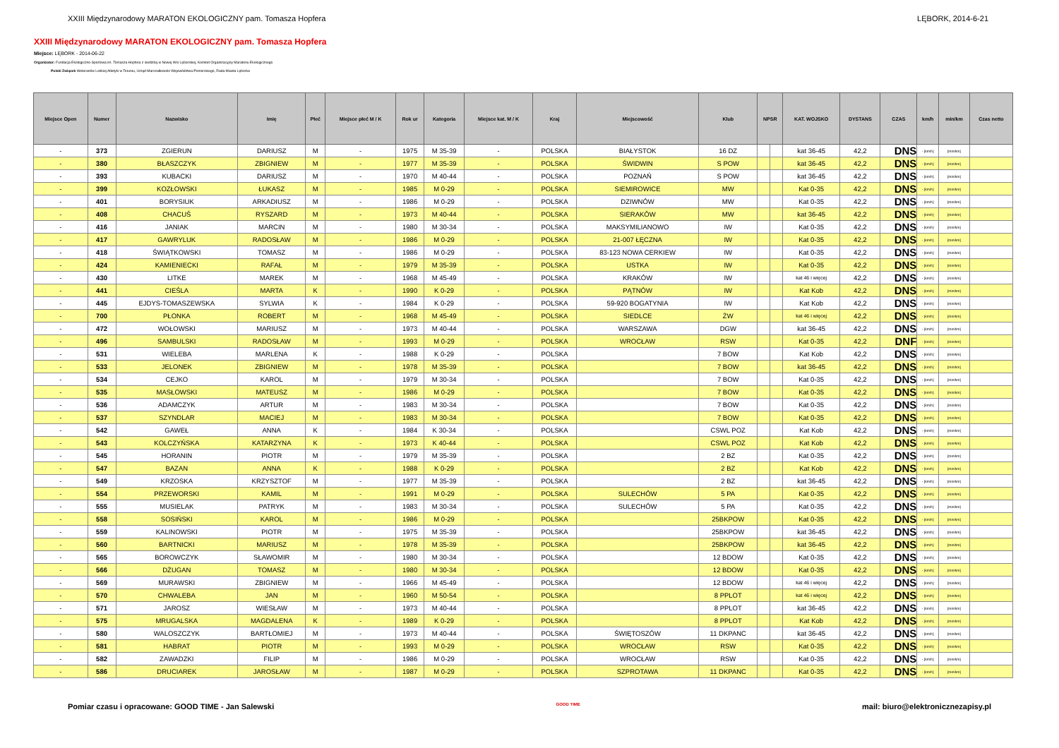XXIII Międzynarodowy MARATON EKOLOGICZNY pam. Tomasza Hopfera LĘBORK, 2014-6-21
XXIII Międzynarodowy MARATON EKOLOGICZNY pam. Tomasza Hopfera
Miejsce: LĘBORK - 2014-06-22
Organizator: Fundacja Ekologiczno-Sportowa im. Tomasza Hopfera z siedzibą w Nowej Wsi Lęborskiej, Komitet Organizacyjny Maratonu Ekologicznego
Polski Związek Weteranów Lekkiej Atletyki w Toruniu, Urząd Marszałkowski Województwa Pomorskiego, Rada Miasta Lęborka
| Miejsce Open | Numer | Nazwisko | Imię | Płeć | Miejsce płeć M / K | Rok ur | Kategoria | Miejsce kat. M / K | Kraj | Miejscowość | Klub | NPSR | | KAT. WOJSKO | DYSTANS | CZAS | km/h | min/km | Czas netto |
| --- | --- | --- | --- | --- | --- | --- | --- | --- | --- | --- | --- | --- | --- | --- | --- | --- | --- | --- | --- |
| - | 373 | ZGIERUN | DARIUSZ | M | - | 1975 | M 35-39 | - | POLSKA | BIAŁYSTOK | 16 DZ | | | kat 36-45 | 42,2 | DNS | - [km/h] | [min/km] | |
| - | 380 | BŁASZCZYK | ZBIGNIEW | M | - | 1977 | M 35-39 | - | POLSKA | ŚWIDWIN | S POW | | | kat 36-45 | 42,2 | DNS | - [km/h] | [min/km] | |
| - | 393 | KUBACKI | DARIUSZ | M | - | 1970 | M 40-44 | - | POLSKA | POZNAŃ | S POW | | | kat 36-45 | 42,2 | DNS | - [km/h] | [min/km] | |
| - | 399 | KOZŁOWSKI | ŁUKASZ | M | - | 1985 | M 0-29 | - | POLSKA | SIEMIROWICE | MW | | | Kat 0-35 | 42,2 | DNS | - [km/h] | [min/km] | |
| - | 401 | BORYSIUK | ARKADIUSZ | M | - | 1986 | M 0-29 | - | POLSKA | DZIWNÓW | MW | | | Kat 0-35 | 42,2 | DNS | - [km/h] | [min/km] | |
| - | 408 | CHACUŚ | RYSZARD | M | - | 1973 | M 40-44 | - | POLSKA | SIERAKÓW | MW | | | kat 36-45 | 42,2 | DNS | - [km/h] | [min/km] | |
| - | 416 | JANIAK | MARCIN | M | - | 1980 | M 30-34 | - | POLSKA | MAKSYMILIANOWO | IW | | | Kat 0-35 | 42,2 | DNS | - [km/h] | [min/km] | |
| - | 417 | GAWRYLUK | RADOSŁAW | M | - | 1986 | M 0-29 | - | POLSKA | 21-007 ŁĘCZNA | IW | | | Kat 0-35 | 42,2 | DNS | - [km/h] | [min/km] | |
| - | 418 | ŚWIĄTKOWSKI | TOMASZ | M | - | 1986 | M 0-29 | - | POLSKA | 83-123 NOWA CERKIEW | IW | | | Kat 0-35 | 42,2 | DNS | - [km/h] | [min/km] | |
| - | 424 | KAMIENIECKI | RAFAŁ | M | - | 1979 | M 35-39 | - | POLSKA | USTKA | IW | | | Kat 0-35 | 42,2 | DNS | - [km/h] | [min/km] | |
| - | 430 | LITKE | MAREK | M | - | 1968 | M 45-49 | - | POLSKA | KRAKÓW | IW | | | kat 46 i więcej | 42,2 | DNS | - [km/h] | [min/km] | |
| - | 441 | CIEŚLA | MARTA | K | - | 1990 | K 0-29 | - | POLSKA | PĄTNÓW | IW | | | Kat Kob | 42,2 | DNS | - [km/h] | [min/km] | |
| - | 445 | EJDYS-TOMASZEWSKA | SYLWIA | K | - | 1984 | K 0-29 | - | POLSKA | 59-920 BOGATYNIA | IW | | | Kat Kob | 42,2 | DNS | - [km/h] | [min/km] | |
| - | 700 | PŁONKA | ROBERT | M | - | 1968 | M 45-49 | - | POLSKA | SIEDLCE | ŻW | | | kat 46 i więcej | 42,2 | DNS | - [km/h] | [min/km] | |
| - | 472 | WOŁOWSKI | MARIUSZ | M | - | 1973 | M 40-44 | - | POLSKA | WARSZAWA | DGW | | | kat 36-45 | 42,2 | DNS | - [km/h] | [min/km] | |
| - | 496 | SAMBULSKI | RADOSŁAW | M | - | 1993 | M 0-29 | - | POLSKA | WROCŁAW | RSW | | | Kat 0-35 | 42,2 | DNF | - [km/h] | [min/km] | |
| - | 531 | WIELEBA | MARLENA | K | - | 1988 | K 0-29 | - | POLSKA | | 7 BOW | | | Kat Kob | 42,2 | DNS | - [km/h] | [min/km] | |
| - | 533 | JELONEK | ZBIGNIEW | M | - | 1978 | M 35-39 | - | POLSKA | | 7 BOW | | | kat 36-45 | 42,2 | DNS | - [km/h] | [min/km] | |
| - | 534 | CEJKO | KAROL | M | - | 1979 | M 30-34 | - | POLSKA | | 7 BOW | | | Kat 0-35 | 42,2 | DNS | - [km/h] | [min/km] | |
| - | 535 | MASŁOWSKI | MATEUSZ | M | - | 1986 | M 0-29 | - | POLSKA | | 7 BOW | | | Kat 0-35 | 42,2 | DNS | - [km/h] | [min/km] | |
| - | 536 | ADAMCZYK | ARTUR | M | - | 1983 | M 30-34 | - | POLSKA | | 7 BOW | | | Kat 0-35 | 42,2 | DNS | - [km/h] | [min/km] | |
| - | 537 | SZYNDLAR | MACIEJ | M | - | 1983 | M 30-34 | - | POLSKA | | 7 BOW | | | Kat 0-35 | 42,2 | DNS | - [km/h] | [min/km] | |
| - | 542 | GAWEŁ | ANNA | K | - | 1984 | K 30-34 | - | POLSKA | | CSWL POZ | | | Kat Kob | 42,2 | DNS | - [km/h] | [min/km] | |
| - | 543 | KOLCZYŃSKA | KATARZYNA | K | - | 1973 | K 40-44 | - | POLSKA | | CSWL POZ | | | Kat Kob | 42,2 | DNS | - [km/h] | [min/km] | |
| - | 545 | HORANIN | PIOTR | M | - | 1979 | M 35-39 | - | POLSKA | | 2 BZ | | | Kat 0-35 | 42,2 | DNS | - [km/h] | [min/km] | |
| - | 547 | BAZAN | ANNA | K | - | 1988 | K 0-29 | - | POLSKA | | 2 BZ | | | Kat Kob | 42,2 | DNS | - [km/h] | [min/km] | |
| - | 549 | KRZOSKA | KRZYSZTOF | M | - | 1977 | M 35-39 | - | POLSKA | | 2 BZ | | | kat 36-45 | 42,2 | DNS | - [km/h] | [min/km] | |
| - | 554 | PRZEWORSKI | KAMIL | M | - | 1991 | M 0-29 | - | POLSKA | SULECHÓW | 5 PA | | | Kat 0-35 | 42,2 | DNS | - [km/h] | [min/km] | |
| - | 555 | MUSIELAK | PATRYK | M | - | 1983 | M 30-34 | - | POLSKA | SULECHÓW | 5 PA | | | Kat 0-35 | 42,2 | DNS | - [km/h] | [min/km] | |
| - | 558 | SOSIŃSKI | KAROL | M | - | 1986 | M 0-29 | - | POLSKA | | 25BKPOW | | | Kat 0-35 | 42,2 | DNS | - [km/h] | [min/km] | |
| - | 559 | KALINOWSKI | PIOTR | M | - | 1975 | M 35-39 | - | POLSKA | | 25BKPOW | | | kat 36-45 | 42,2 | DNS | - [km/h] | [min/km] | |
| - | 560 | BARTNICKI | MARIUSZ | M | - | 1978 | M 35-39 | - | POLSKA | | 25BKPOW | | | kat 36-45 | 42,2 | DNS | - [km/h] | [min/km] | |
| - | 565 | BOROWCZYK | SŁAWOMIR | M | - | 1980 | M 30-34 | - | POLSKA | | 12 BDOW | | | Kat 0-35 | 42,2 | DNS | - [km/h] | [min/km] | |
| - | 566 | DŻUGAN | TOMASZ | M | - | 1980 | M 30-34 | - | POLSKA | | 12 BDOW | | | Kat 0-35 | 42,2 | DNS | - [km/h] | [min/km] | |
| - | 569 | MURAWSKI | ZBIGNIEW | M | - | 1966 | M 45-49 | - | POLSKA | | 12 BDOW | | | kat 46 i więcej | 42,2 | DNS | - [km/h] | [min/km] | |
| - | 570 | CHWALEBA | JAN | M | - | 1960 | M 50-54 | - | POLSKA | | 8 PPLOT | | | kat 46 i więcej | 42,2 | DNS | - [km/h] | [min/km] | |
| - | 571 | JAROSZ | WIESŁAW | M | - | 1973 | M 40-44 | - | POLSKA | | 8 PPLOT | | | kat 36-45 | 42,2 | DNS | - [km/h] | [min/km] | |
| - | 575 | MRUGALSKA | MAGDALENA | K | - | 1989 | K 0-29 | - | POLSKA | | 8 PPLOT | | | Kat Kob | 42,2 | DNS | - [km/h] | [min/km] | |
| - | 580 | WALOSZCZYK | BARTŁOMIEJ | M | - | 1973 | M 40-44 | - | POLSKA | ŚWIĘTOSZÓW | 11 DKPANC | | | kat 36-45 | 42,2 | DNS | - [km/h] | [min/km] | |
| - | 581 | HABRAT | PIOTR | M | - | 1993 | M 0-29 | - | POLSKA | WROCŁAW | RSW | | | Kat 0-35 | 42,2 | DNS | - [km/h] | [min/km] | |
| - | 582 | ZAWADZKI | FILIP | M | - | 1986 | M 0-29 | - | POLSKA | WROCŁAW | RSW | | | Kat 0-35 | 42,2 | DNS | - [km/h] | [min/km] | |
| - | 586 | DRUCIAREK | JAROSŁAW | M | - | 1987 | M 0-29 | - | POLSKA | SZPROTAWA | 11 DKPANC | | | Kat 0-35 | 42,2 | DNS | - [km/h] | [min/km] | |
Pomiar czasu i opracowane: GOOD TIME - Jan Salewski GOOD TIME mail: biuro@elektronicznezapisy.pl